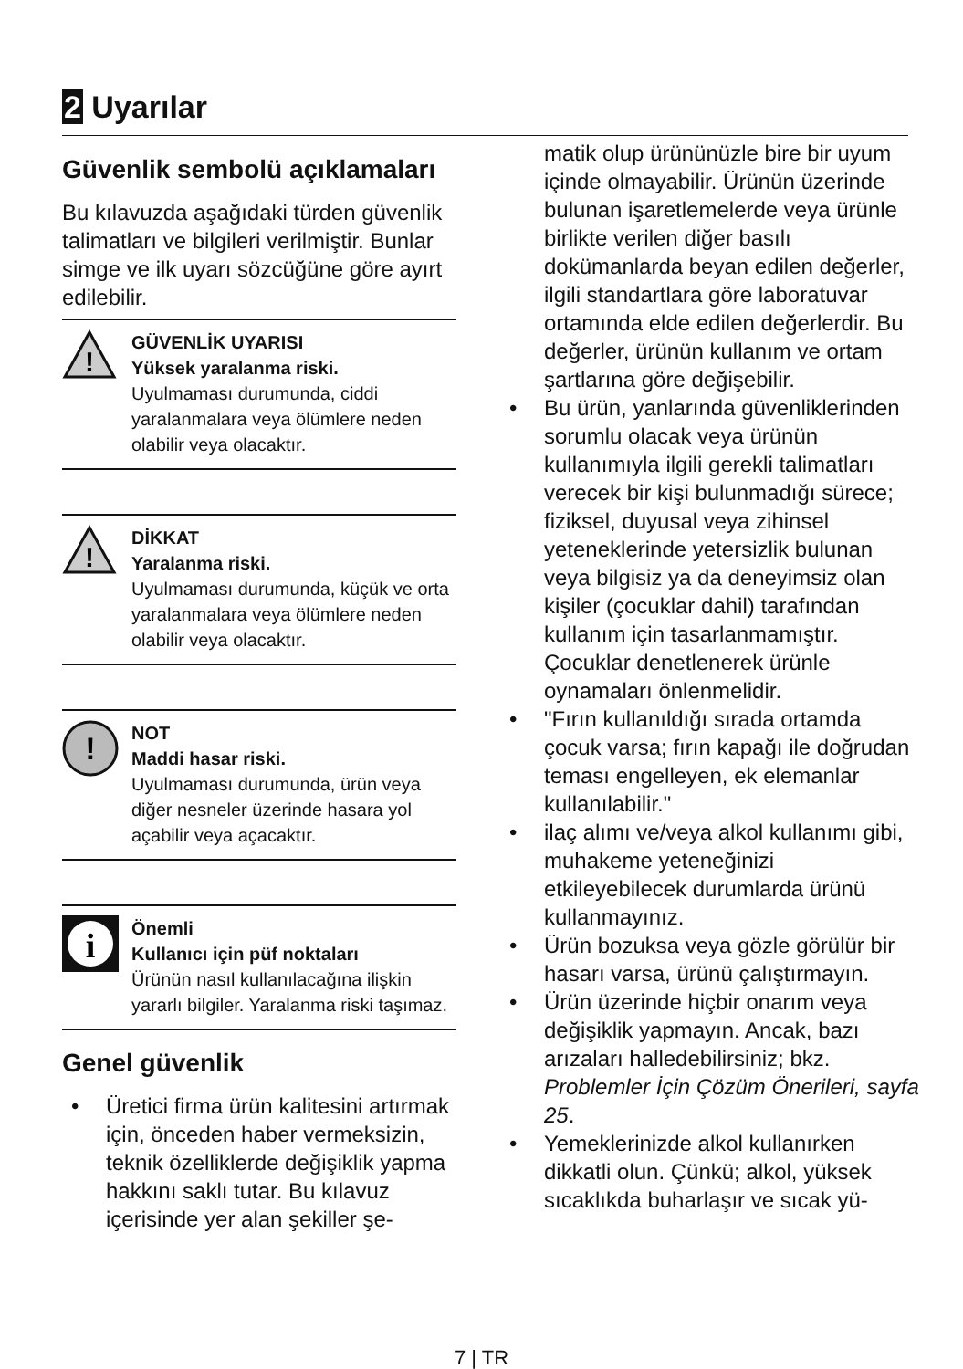2 Uyarılar
Güvenlik sembolü açıklamaları
Bu kılavuzda aşağıdaki türden güvenlik talimatları ve bilgileri verilmiştir. Bunlar simge ve ilk uyarı sözcüğüne göre ayırt edilebilir.
!
GÜVENLİK UYARISI
Yüksek yaralanma riski.
Uyulmaması durumunda, ciddi yaralanmalara veya ölümlere neden olabilir veya olacaktır.
!
DİKKAT
Yaralanma riski.
Uyulmaması durumunda, küçük ve orta yaralanmalara veya ölümlere neden olabilir veya olacaktır.
!
NOT
Maddi hasar riski.
Uyulmaması durumunda, ürün veya diğer nesneler üzerinde hasara yol açabilir veya açacaktır.
i
Önemli
Kullanıcı için püf noktaları
Ürünün nasıl kullanılacağına ilişkin yararlı bilgiler. Yaralanma riski taşımaz.
Genel güvenlik
• Üretici firma ürün kalitesini artırmak için, önceden haber vermeksizin, teknik özelliklerde değişiklik yapma hakkını saklı tutar. Bu kılavuz içerisinde yer alan şekiller şe-
matik olup ürününüzle bire bir uyum içinde olmayabilir. Ürünün üzerinde bulunan işaretlemelerde veya ürünle birlikte verilen diğer basılı dokümanlarda beyan edilen değerler, ilgili standartlara göre laboratuvar ortamında elde edilen değerlerdir. Bu değerler, ürünün kullanım ve ortam şartlarına göre değişebilir.
• Bu ürün, yanlarında güvenliklerinden sorumlu olacak veya ürünün kullanımıyla ilgili gerekli talimatları verecek bir kişi bulunmadığı sürece; fiziksel, duyusal veya zihinsel yeteneklerinde yetersizlik bulunan veya bilgisiz ya da deneyimsiz olan kişiler (çocuklar dahil) tarafından kullanım için tasarlanmamıştır.
Çocuklar denetlenerek ürünle oynamaları önlenmelidir.
• "Fırın kullanıldığı sırada ortamda çocuk varsa; fırın kapağı ile doğrudan teması engelleyen, ek elemanlar kullanılabilir."
• ilaç alımı ve/veya alkol kullanımı gibi, muhakeme yeteneğinizi etkileyebilecek durumlarda ürünü kullanmayınız.
• Ürün bozuksa veya gözle görülür bir hasarı varsa, ürünü çalıştırmayın.
• Ürün üzerinde hiçbir onarım veya değişiklik yapmayın. Ancak, bazı arızaları halledebilirsiniz; bkz. Problemler İçin Çözüm Önerileri, sayfa 25.
• Yemeklerinizde alkol kullanırken dikkatli olun. Çünkü; alkol, yüksek sıcaklıkda buharlaşır ve sıcak yü-
7 | TR